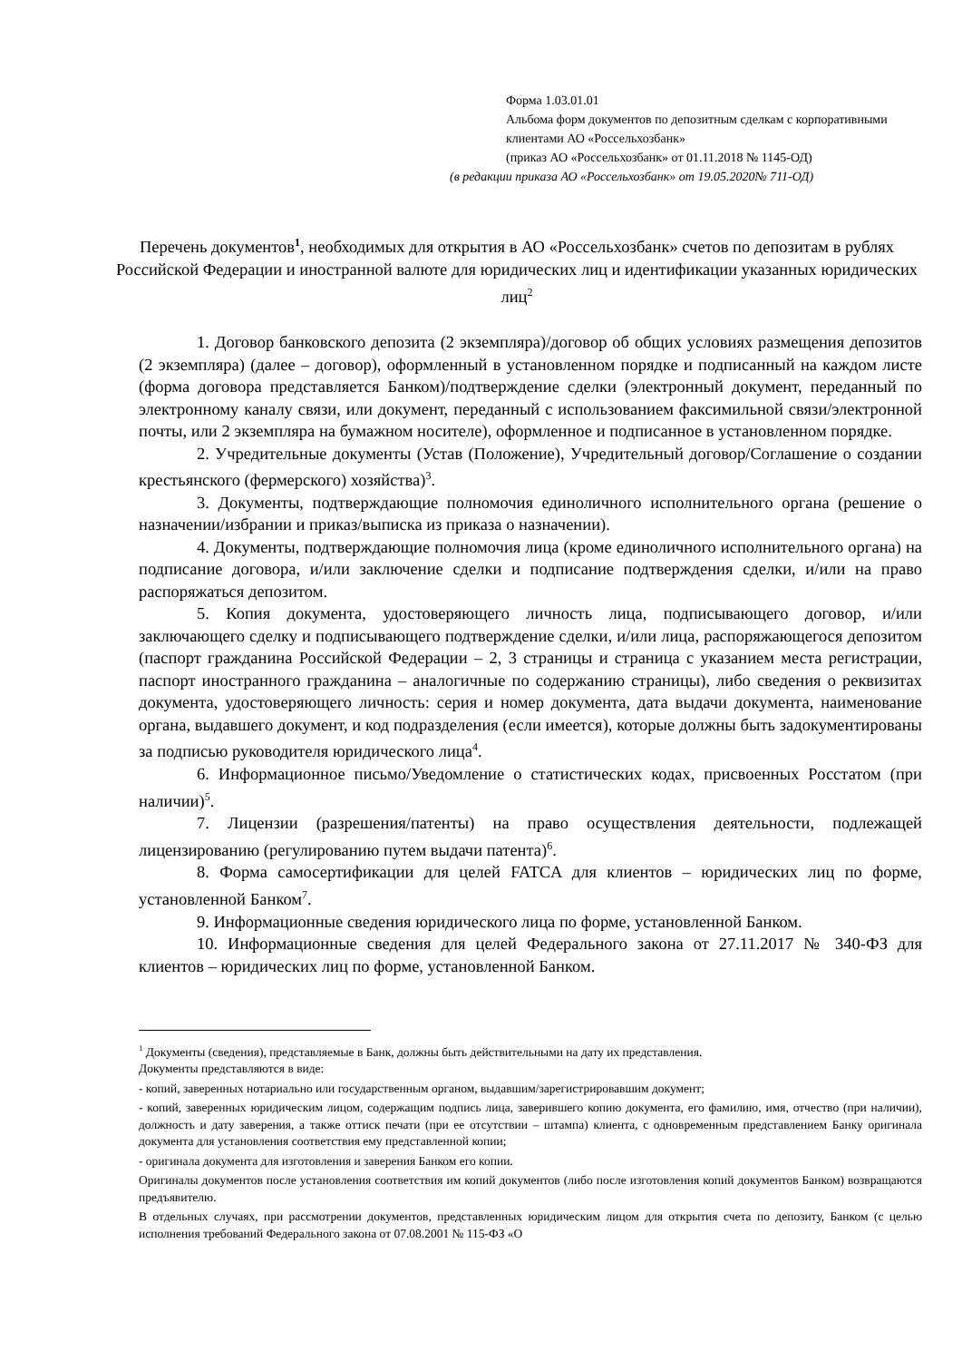Форма 1.03.01.01
Альбома форм документов по депозитным сделкам с корпоративными клиентами АО «Россельхозбанк»
(приказ АО «Россельхозбанк» от 01.11.2018 № 1145-ОД)
(в редакции приказа АО «Россельхозбанк» от 19.05.2020№ 711-ОД)
Перечень документов<sup>1</sup>, необходимых для открытия в АО «Россельхозбанк» счетов по депозитам в рублях Российской Федерации и иностранной валюте для юридических лиц и идентификации указанных юридических лиц<sup>2</sup>
1. Договор банковского депозита (2 экземпляра)/договор об общих условиях размещения депозитов (2 экземпляра) (далее – договор), оформленный в установленном порядке и подписанный на каждом листе (форма договора представляется Банком)/подтверждение сделки (электронный документ, переданный по электронному каналу связи, или документ, переданный с использованием факсимильной связи/электронной почты, или 2 экземпляра на бумажном носителе), оформленное и подписанное в установленном порядке.
2. Учредительные документы (Устав (Положение), Учредительный договор/Соглашение о создании крестьянского (фермерского) хозяйства)<sup>3</sup>.
3. Документы, подтверждающие полномочия единоличного исполнительного органа (решение о назначении/избрании и приказ/выписка из приказа о назначении).
4. Документы, подтверждающие полномочия лица (кроме единоличного исполнительного органа) на подписание договора, и/или заключение сделки и подписание подтверждения сделки, и/или на право распоряжаться депозитом.
5. Копия документа, удостоверяющего личность лица, подписывающего договор, и/или заключающего сделку и подписывающего подтверждение сделки, и/или лица, распоряжающегося депозитом (паспорт гражданина Российской Федерации – 2, 3 страницы и страница с указанием места регистрации, паспорт иностранного гражданина – аналогичные по содержанию страницы), либо сведения о реквизитах документа, удостоверяющего личность: серия и номер документа, дата выдачи документа, наименование органа, выдавшего документ, и код подразделения (если имеется), которые должны быть задокументированы за подписью руководителя юридического лица<sup>4</sup>.
6. Информационное письмо/Уведомление о статистических кодах, присвоенных Росстатом (при наличии)<sup>5</sup>.
7. Лицензии (разрешения/патенты) на право осуществления деятельности, подлежащей лицензированию (регулированию путем выдачи патента)<sup>6</sup>.
8. Форма самосертификации для целей FATCA для клиентов – юридических лиц по форме, установленной Банком<sup>7</sup>.
9. Информационные сведения юридического лица по форме, установленной Банком.
10. Информационные сведения для целей Федерального закона от 27.11.2017 № 340-ФЗ для клиентов – юридических лиц по форме, установленной Банком.
<sup>1</sup> Документы (сведения), представляемые в Банк, должны быть действительными на дату их представления.
Документы представляются в виде:
- копий, заверенных нотариально или государственным органом, выдавшим/зарегистрировавшим документ;
- копий, заверенных юридическим лицом, содержащим подпись лица, заверившего копию документа, его фамилию, имя, отчество (при наличии), должность и дату заверения, а также оттиск печати (при ее отсутствии – штампа) клиента, с одновременным представлением Банку оригинала документа для установления соответствия ему представленной копии;
- оригинала документа для изготовления и заверения Банком его копии.
Оригиналы документов после установления соответствия им копий документов (либо после изготовления копий документов Банком) возвращаются предъявителю.
В отдельных случаях, при рассмотрении документов, представленных юридическим лицом для открытия счета по депозиту, Банком (с целью исполнения требований Федерального закона от 07.08.2001 № 115-ФЗ «О